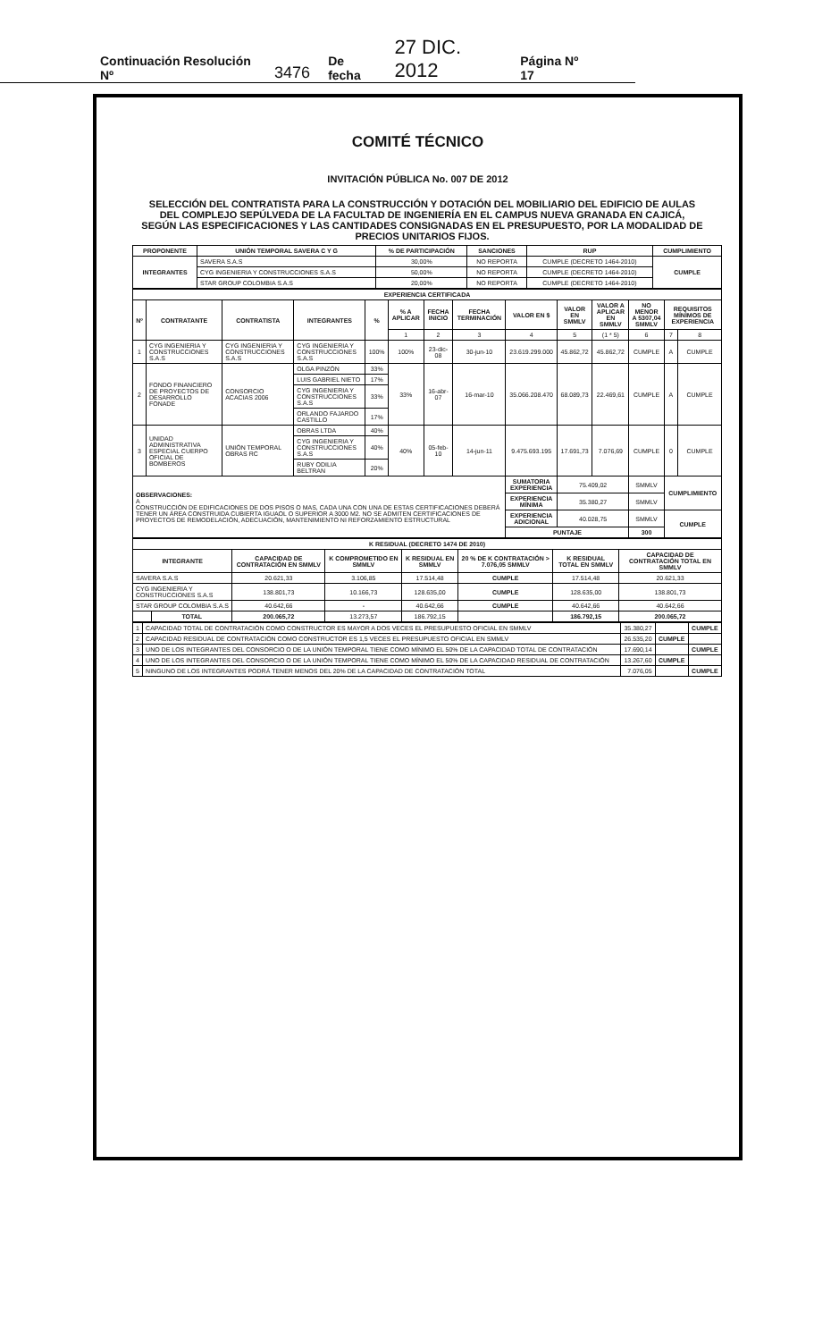Continuación Resolución Nº 3476 De fecha 27 DIC. 2012 Página Nº 17
COMITÉ TÉCNICO
INVITACIÓN PÚBLICA No. 007 DE 2012
SELECCIÓN DEL CONTRATISTA PARA LA CONSTRUCCIÓN Y DOTACIÓN DEL MOBILIARIO DEL EDIFICIO DE AULAS DEL COMPLEJO SEPÚLVEDA DE LA FACULTAD DE INGENIERÍA EN EL CAMPUS NUEVA GRANADA EN CAJICÁ, SEGÚN LAS ESPECIFICACIONES Y LAS CANTIDADES CONSIGNADAS EN EL PRESUPUESTO, POR LA MODALIDAD DE PRECIOS UNITARIOS FIJOS.
| PROPONENTE | UNIÓN TEMPORAL SAVERA C Y G | % DE PARTICIPACIÓN | SANCIONES | RUP | CUMPLIMIENTO |
| --- | --- | --- | --- | --- | --- |
| INTEGRANTES | SAVERA S.A.S | 30,00% | NO REPORTA | CUMPLE (DECRETO 1464-2010) | CUMPLE |
| | CYG INGENIERIA Y CONSTRUCCIONES S.A.S | 50,00% | NO REPORTA | CUMPLE (DECRETO 1464-2010) | |
| | STAR GROUP COLOMBIA S.A.S | 20,00% | NO REPORTA | CUMPLE (DECRETO 1464-2010) | |
| EXPERIENCIA CERTIFICADA | | | | | | | | | | | | | |
| --- | --- | --- | --- | --- | --- | --- | --- | --- | --- | --- | --- | --- | --- |
| Nº | CONTRATANTE | CONTRATISTA | INTEGRANTES | % | % A APLICAR | FECHA INICIO | FECHA TERMINACIÓN | VALOR EN $ | VALOR EN SMMLV | VALOR A APLICAR EN SMMLV | NO MENOR A 5307,04 SMMLV | REQUISITOS MÍNIMOS DE EXPERIENCIA | |
| | | | | | 1 | 2 | 3 | 4 | 5 | (1 * 5) | 6 | 7 | 8 |
| 1 | CYG INGENIERIA Y CONSTRUCCIONES S.A.S | CYG INGENIERIA Y CONSTRUCCIONES S.A.S | CYG INGENIERIA Y CONSTRUCCIONES S.A.S | 100% | 100% | 23-dic-08 | 30-jun-10 | 23.619.299.000 | 45.862,72 | 45.862,72 | CUMPLE | A | CUMPLE |
| 2 | FONDO FINANCIERO DE PROYECTOS DE DESARROLLO FONADE | CONSORCIO ACACIAS 2006 | OLGA PINZÓN | 33% | 33% | 16-abr-07 | 16-mar-10 | 35.066.208.470 | 68.089,73 | 22.469,61 | CUMPLE | A | CUMPLE |
| | | | LUIS GABRIEL NIETO | 17% | | | | | | | | | |
| | | | CYG INGENIERIA Y CONSTRUCCIONES S.A.S | 33% | | | | | | | | | |
| | | | ORLANDO FAJARDO CASTILLO | 17% | | | | | | | | | |
| 3 | UNIDAD ADMINISTRATIVA ESPECIAL CUERPO OFICIAL DE BOMBEROS | UNIÓN TEMPORAL OBRAS RC | OBRAS LTDA | 40% | 40% | 05-feb-10 | 14-jun-11 | 9.475.693.195 | 17.691,73 | 7.076,69 | CUMPLE | 0 | CUMPLE |
| | | | CYG INGENIERIA Y CONSTRUCCIONES S.A.S | 40% | | | | | | | | | |
| | | | RUBY ODILIA BELTRAN | 20% | | | | | | | | | |
| OBSERVACIONES: A CONSTRUCCIÓN DE EDIFICACIONES DE DOS PISOS O MAS, CADA UNA CON UNA DE ESTAS CERTIFICACIONES DEBERÁ TENER UN ÁREA CONSTRUIDA CUBIERTA IGUAOL O SUPERIOR A 3000 M2. NO SE ADMITEN CERTIFICACIONES DE PROYECTOS DE REMODELACIÓN, ADECUACIÓN, MANTENIMIENTO NI REFORZAMIENTO ESTRUCTURAL | | | | | | | | SUMATORIA EXPERIENCIA | 75.409,02 | | SMMLV | CUMPLIMIENTO | |
| | | | | | | | | EXPERIENCIA MÍNIMA | 35.380,27 | | SMMLV | | |
| | | | | | | | | EXPERIENCIA ADICIONAL | 40.028,75 | | SMMLV | CUMPLE | |
| | | | | | | | | PUNTAJE | | | 300 | | |
| K RESIDUAL (DECRETO 1474 DE 2010) | | | | | | | |
| --- | --- | --- | --- | --- | --- | --- | --- |
| INTEGRANTE | | CAPACIDAD DE CONTRATACIÓN EN SMMLV | K COMPROMETIDO EN SMMLV | K RESIDUAL EN SMMLV | 20 % DE K CONTRATACIÓN > 7.076,05 SMMLV | K RESIDUAL TOTAL EN SMMLV | CAPACIDAD DE CONTRATACIÓN TOTAL EN SMMLV |
| SAVERA S.A.S | | 20.621,33 | 3.106,85 | 17.514,48 | CUMPLE | 17.514,48 | 20.621,33 |
| CYG INGENIERIA Y CONSTRUCCIONES S.A.S | | 138.801,73 | 10.166,73 | 128.635,00 | CUMPLE | 128.635,00 | 138.801,73 |
| STAR GROUP COLOMBIA S.A.S | | 40.642,66 | - | 40.642,66 | CUMPLE | 40.642,66 | 40.642,66 |
| | TOTAL | 200.065,72 | 13.273,57 | 186.792,15 | | 186.792,15 | 200.065,72 |
| 1 | CAPACIDAD TOTAL DE CONTRATACIÓN COMO CONSTRUCTOR ES MAYOR A DOS VECES EL PRESUPUESTO OFICIAL EN SMMLV | 35.380,27 | | CUMPLE |
| 2 | CAPACIDAD RESIDUAL DE CONTRATACIÓN COMO CONSTRUCTOR ES 1,5 VECES EL PRESUPUESTO OFICIAL EN SMMLV | 26.535,20 | CUMPLE | |
| 3 | UNO DE LOS INTEGRANTES DEL CONSORCIO O DE LA UNIÓN TEMPORAL TIENE COMO MÍNIMO EL 50% DE LA CAPACIDAD TOTAL DE CONTRATACIÓN | 17.690,14 | | CUMPLE |
| 4 | UNO DE LOS INTEGRANTES DEL CONSORCIO O DE LA UNIÓN TEMPORAL TIENE COMO MÍNIMO EL 50% DE LA CAPACIDAD RESIDUAL DE CONTRATACIÓN | 13.267,60 | CUMPLE | |
| 5 | NINGUNO DE LOS INTEGRANTES PODRÁ TENER MENOS DEL 20% DE LA CAPACIDAD DE CONTRATACIÓN TOTAL | 7.076,05 | | CUMPLE |